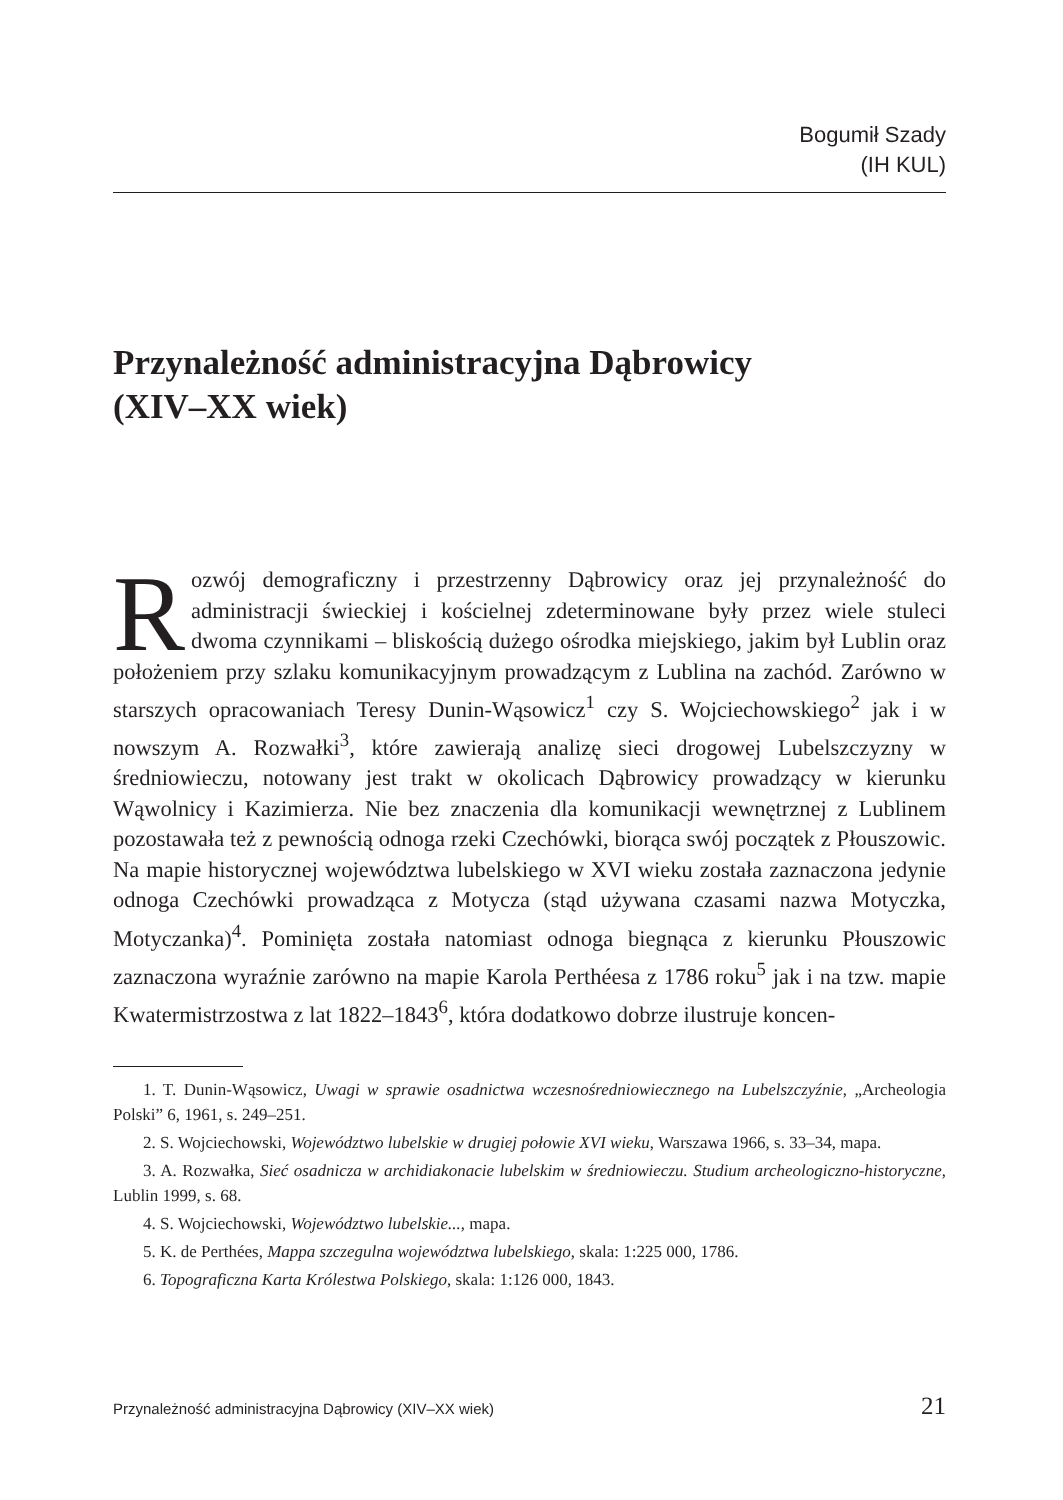Bogumił Szady
(IH KUL)
Przynależność administracyjna Dąbrowicy
(XIV–XX wiek)
Rozwój demograficzny i przestrzenny Dąbrowicy oraz jej przynależność do administracji świeckiej i kościelnej zdeterminowane były przez wiele stuleci dwoma czynnikami – bliskością dużego ośrodka miejskiego, jakim był Lublin oraz położeniem przy szlaku komunikacyjnym prowadzącym z Lublina na zachód. Zarówno w starszych opracowaniach Teresy Dunin-Wąsowicz<sup>1</sup> czy S. Wojciechowskiego<sup>2</sup> jak i w nowszym A. Rozwałki<sup>3</sup>, które zawierają analizę sieci drogowej Lubelszczyzny w średniowieczu, notowany jest trakt w okolicach Dąbrowicy prowadzący w kierunku Wąwolnicy i Kazimierza. Nie bez znaczenia dla komunikacji wewnętrznej z Lublinem pozostawała też z pewnością odnoga rzeki Czechówki, biorąca swój początek z Płouszowic. Na mapie historycznej województwa lubelskiego w XVI wieku została zaznaczona jedynie odnoga Czechówki prowadząca z Motycza (stąd używana czasami nazwa Motyczka, Motyczanka)<sup>4</sup>. Pominięta została natomiast odnoga biegnąca z kierunku Płouszowic zaznaczona wyraźnie zarówno na mapie Karola Perthéesa z 1786 roku<sup>5</sup> jak i na tzw. mapie Kwatermistrzostwa z lat 1822–1843<sup>6</sup>, która dodatkowo dobrze ilustruje koncen-
1. T. Dunin-Wąsowicz, Uwagi w sprawie osadnictwa wczesnośredniowiecznego na Lubelszczyźnie, „Archeologia Polski” 6, 1961, s. 249–251.
2. S. Wojciechowski, Województwo lubelskie w drugiej połowie XVI wieku, Warszawa 1966, s. 33–34, mapa.
3. A. Rozwałka, Sieć osadnicza w archidiakonacie lubelskim w średniowieczu. Studium archeologiczno-historyczne, Lublin 1999, s. 68.
4. S. Wojciechowski, Województwo lubelskie..., mapa.
5. K. de Perthées, Mappa szczegulna województwa lubelskiego, skala: 1:225 000, 1786.
6. Topograficzna Karta Królestwa Polskiego, skala: 1:126 000, 1843.
Przynależność administracyjna Dąbrowicy (XIV–XX wiek) 21